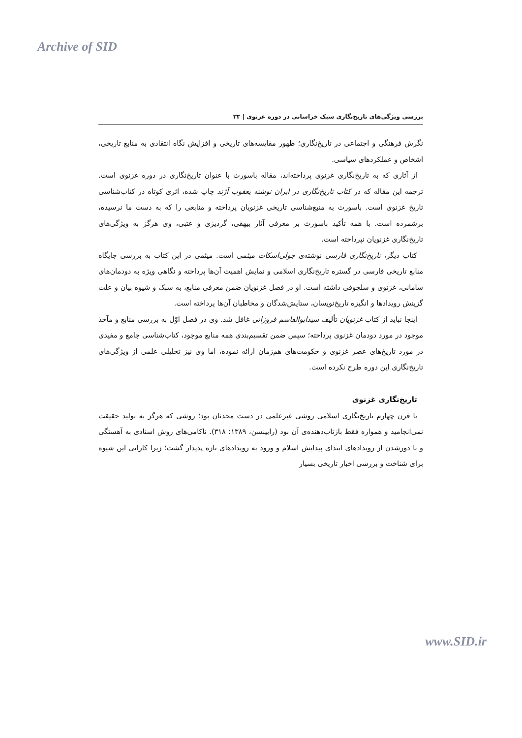Archive of SID
بررسی ویژگی‌های تاریخ‌نگاری سبک خراسانی در دوره غزنوی | ۳۳
نگرش فرهنگی و اجتماعی در تاریخ‌نگاری؛ ظهور مقایسه‌های تاریخی و افزایش نگاه انتقادی به منابع تاریخی، اشخاص و عملکردهای سیاسی.
از آثاری که به تاریخ‌نگاری غزنوی پرداخته‌اند، مقاله باسورث با عنوان تاریخ‌نگاری در دوره غزنوی است. ترجمه این مقاله که در کتاب تاریخ‌نگاری در ایران نوشته یعقوب آژند چاپ شده، اثری کوتاه در کتاب‌شناسی تاریخ غزنوی است. باسورث به منبع‌شناسی تاریخی غزنویان پرداخته و منابعی را که به دست ما نرسیده، برشمرده است. با همه تأکید باسورث بر معرفی آثار بیهقی، گردیزی و عتبی، وی هرگز به ویژگی‌های تاریخ‌نگاری غزنویان نپرداخته است.
کتاب دیگر، تاریخ‌نگاری فارسی نوشته‌ی جولی‌اسکات میثمی است. میثمی در این کتاب به بررسی جایگاه منابع تاریخی فارسی در گستره تاریخ‌نگاری اسلامی و نمایش اهمیت آن‌ها پرداخته و نگاهی ویژه به دودمان‌های سامانی، غزنوی و سلجوقی داشته است. او در فصل غزنویان ضمن معرفی منابع، به سبک و شیوه بیان و علت گزینش رویدادها و انگیزه تاریخ‌نویسان، ستایش‌شدگان و مخاطبان آن‌ها پرداخته است.
اینجا نباید از کتاب غزنویان تألیف سیدابوالقاسم فروزانی غافل شد. وی در فصل اوّل به بررسی منابع و مآخذ موجود در مورد دودمان غزنوی پرداخته؛ سپس ضمن تقسیم‌بندی همه منابع موجود، کتاب‌شناسی جامع و مفیدی در مورد تاریخ‌های عصر غزنوی و حکومت‌های هم‌زمان ارائه نموده، اما وی نیز تحلیلی علمی از ویژگی‌های تاریخ‌نگاری این دوره طرح نکرده است.
تاریخ‌نگاری غزنوی
تا قرن چهارم تاریخ‌نگاری اسلامی روشی غیرعلمی در دست محدثان بود؛ روشی که هرگز به تولید حقیقت نمی‌انجامید و همواره فقط بازتاب‌دهنده‌ی آن بود (رابینسن، ۱۳۸۹: ۳۱۸). ناکامی‌های روش اسنادی به آهستگی و با دورشدن از رویدادهای ابتدای پیدایش اسلام و ورود به رویدادهای تازه پدیدار گشت؛ زیرا کارایی این شیوه برای شناخت و بررسی اخبار تاریخی بسیار
www.SID.ir